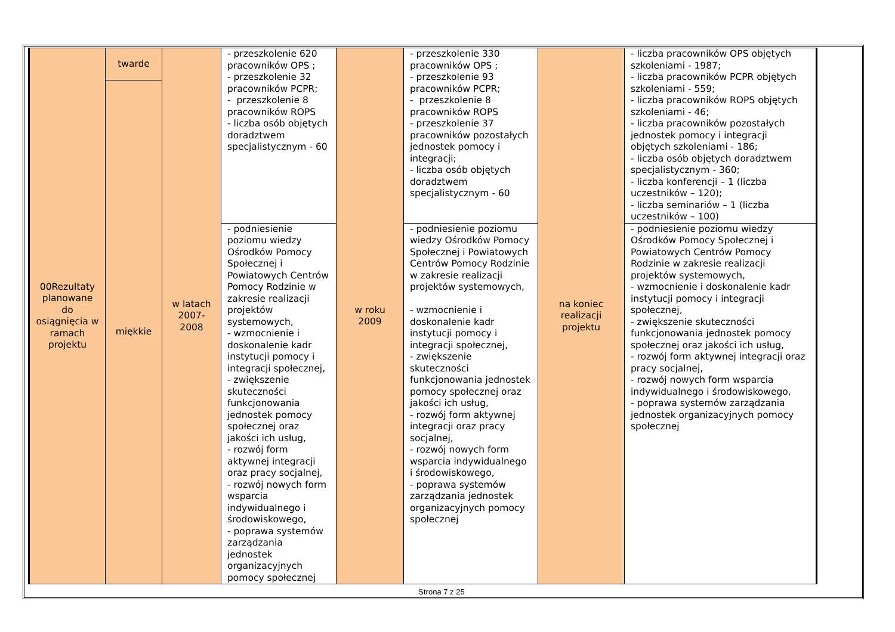| 00Rezultaty planowane do osiągnięcia w ramach projektu | twarde | w latach 2007-2008 | - przeszkolenie 620 pracowników OPS ; - przeszkolenie 32 pracowników PCPR; - przeszkolenie 8 pracowników ROPS - liczba osób objętych doradztwem specjalistycznym - 60 | w roku 2009 | - przeszkolenie 330 pracowników OPS ; - przeszkolenie 93 pracowników PCPR; - przeszkolenie 8 pracowników ROPS - przeszkolenie 37 pracowników pozostałych jednostek pomocy i integracji; - liczba osób objętych doradztwem specjalistycznym - 60 | na koniec realizacji projektu | - liczba pracowników OPS objętych szkoleniami - 1987; - liczba pracowników PCPR objętych szkoleniami - 559; - liczba pracowników ROPS objętych szkoleniami - 46; - liczba pracowników pozostałych jednostek pomocy i integracji objętych szkoleniami - 186; - liczba osób objętych doradztwem specjalistycznym - 360; - liczba konferencji – 1 (liczba uczestników – 120); - liczba seminariów – 1 (liczba uczestników – 100) |
| | miękkie | | | | | | |
| | | | - podniesienie poziomu wiedzy Ośrodków Pomocy Społecznej i Powiatowych Centrów Pomocy Rodzinie w zakresie realizacji projektów systemowych, - wzmocnienie i doskonalenie kadr instytucji pomocy i integracji społecznej, - zwiększenie skuteczności funkcjonowania jednostek pomocy społecznej oraz jakości ich usług, - rozwój form aktywnej integracji oraz pracy socjalnej, - rozwój nowych form wsparcia indywidualnego i środowiskowego, - poprawa systemów zarządzania jednostek organizacyjnych pomocy społecznej | | - podniesienie poziomu wiedzy Ośrodków Pomocy Społecznej i Powiatowych Centrów Pomocy Rodzinie w zakresie realizacji projektów systemowych, - wzmocnienie i doskonalenie kadr instytucji pomocy i integracji społecznej, - zwiększenie skuteczności funkcjonowania jednostek pomocy społecznej oraz jakości ich usług, - rozwój form aktywnej integracji oraz pracy socjalnej, - rozwój nowych form wsparcia indywidualnego i środowiskowego, - poprawa systemów zarządzania jednostek organizacyjnych pomocy społecznej | | - podniesienie poziomu wiedzy Ośrodków Pomocy Społecznej i Powiatowych Centrów Pomocy Rodzinie w zakresie realizacji projektów systemowych, - wzmocnienie i doskonalenie kadr instytucji pomocy i integracji społecznej, - zwiększenie skuteczności funkcjonowania jednostek pomocy społecznej oraz jakości ich usług, - rozwój form aktywnej integracji oraz pracy socjalnej, - rozwój nowych form wsparcia indywidualnego i środowiskowego, - poprawa systemów zarządzania jednostek organizacyjnych pomocy społecznej |
Strona 7 z 25